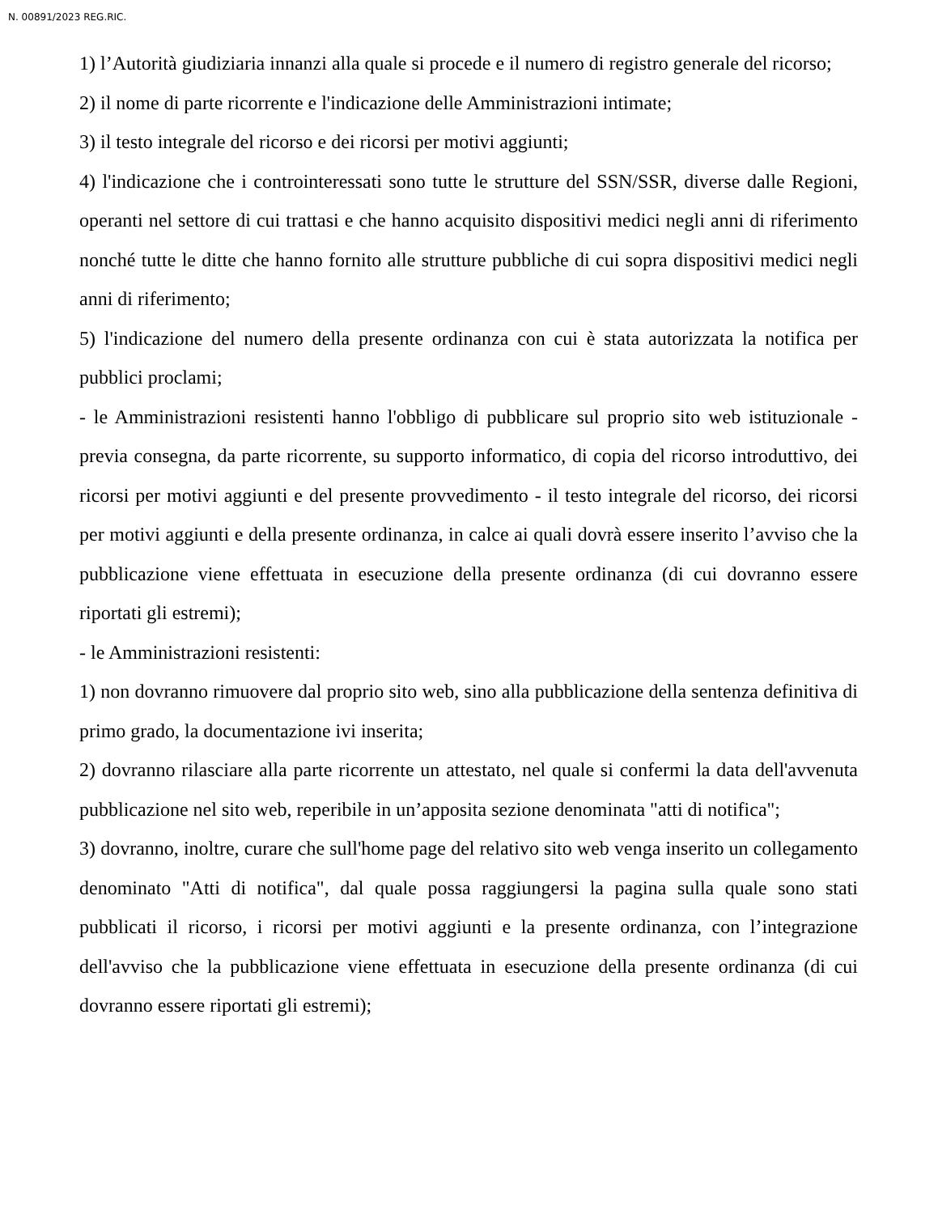N. 00891/2023 REG.RIC.
1) l’Autorità giudiziaria innanzi alla quale si procede e il numero di registro generale del ricorso;
2) il nome di parte ricorrente e l'indicazione delle Amministrazioni intimate;
3) il testo integrale del ricorso e dei ricorsi per motivi aggiunti;
4) l'indicazione che i controinteressati sono tutte le strutture del SSN/SSR, diverse dalle Regioni, operanti nel settore di cui trattasi e che hanno acquisito dispositivi medici negli anni di riferimento nonché tutte le ditte che hanno fornito alle strutture pubbliche di cui sopra dispositivi medici negli anni di riferimento;
5) l'indicazione del numero della presente ordinanza con cui è stata autorizzata la notifica per pubblici proclami;
- le Amministrazioni resistenti hanno l'obbligo di pubblicare sul proprio sito web istituzionale - previa consegna, da parte ricorrente, su supporto informatico, di copia del ricorso introduttivo, dei ricorsi per motivi aggiunti e del presente provvedimento - il testo integrale del ricorso, dei ricorsi per motivi aggiunti e della presente ordinanza, in calce ai quali dovrà essere inserito l’avviso che la pubblicazione viene effettuata in esecuzione della presente ordinanza (di cui dovranno essere riportati gli estremi);
- le Amministrazioni resistenti:
1) non dovranno rimuovere dal proprio sito web, sino alla pubblicazione della sentenza definitiva di primo grado, la documentazione ivi inserita;
2) dovranno rilasciare alla parte ricorrente un attestato, nel quale si confermi la data dell'avvenuta pubblicazione nel sito web, reperibile in un’apposita sezione denominata "atti di notifica";
3) dovranno, inoltre, curare che sull'home page del relativo sito web venga inserito un collegamento denominato "Atti di notifica", dal quale possa raggiungersi la pagina sulla quale sono stati pubblicati il ricorso, i ricorsi per motivi aggiunti e la presente ordinanza, con l’integrazione dell'avviso che la pubblicazione viene effettuata in esecuzione della presente ordinanza (di cui dovranno essere riportati gli estremi);